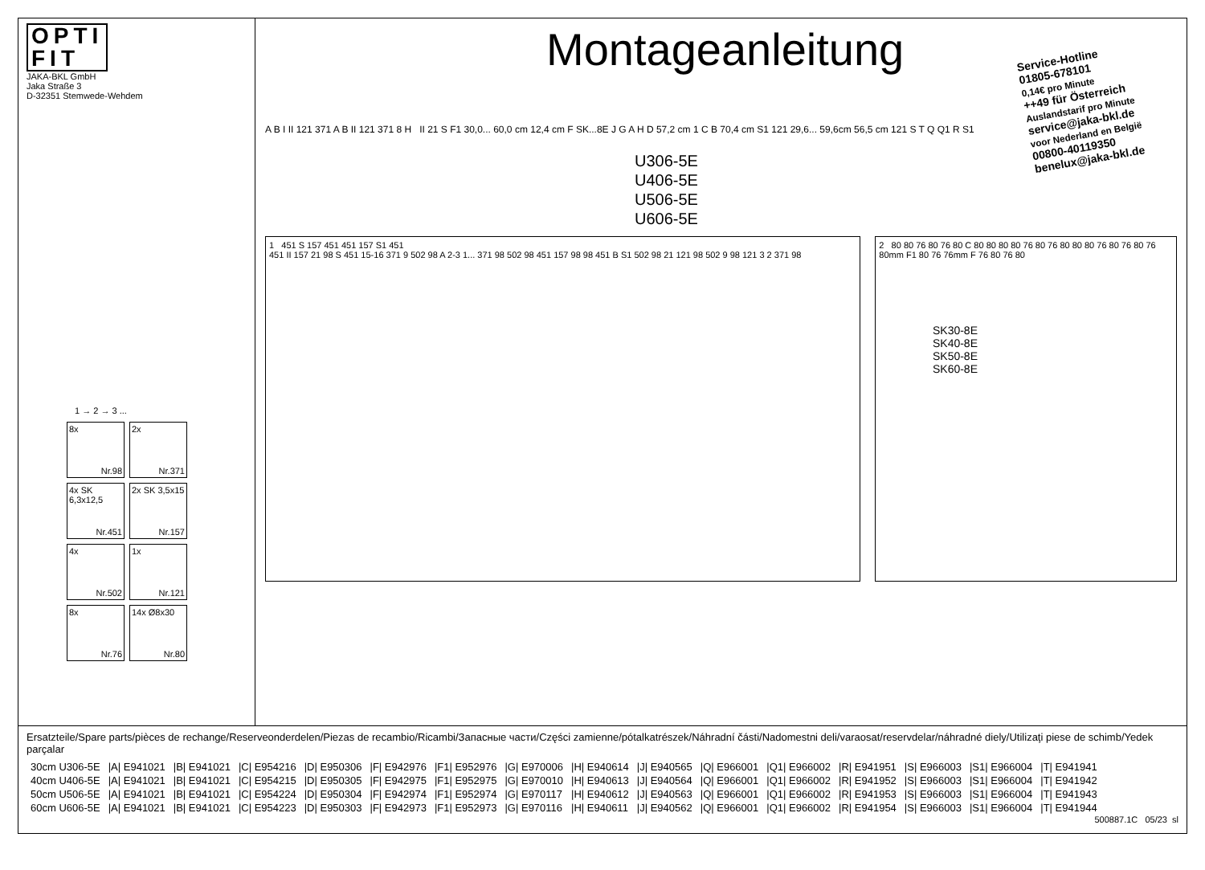OPTI
FIT
JAKA-BKL GmbH
Jaka Straße 3
D-32351 Stemwede-Wehdem
1 → 2 → 3 ...
8x
Nr.98
2x
Nr.371
4x SK 6,3x12,5
Nr.451
2x SK 3,5x15
Nr.157
4x
Nr.502
1x
Nr.121
8x
Nr.76
14x Ø8x30
Nr.80
Montageanleitung
Service-Hotline
01805-678101
0,14€ pro Minute
++49 für Österreich
Auslandstarif pro Minute
service@jaka-bkl.de
voor Nederland en België
00800-40119350
benelux@jaka-bkl.de
A B I II 121 371 A B II 121 371 8 H II 21 S F1 30,0... 60,0 cm 12,4 cm F SK...8E J G A H D 57,2 cm 1 C B 70,4 cm S1 121 29,6... 59,6cm 56,5 cm 121 S T Q Q1 R S1
U306-5E
U406-5E
U506-5E
U606-5E
SK30-8E
SK40-8E
SK50-8E
SK60-8E
1 451 S 157 451 451 157 S1 451
451 II 157 21 98 S 451 15-16 371 9 502 98 A 2-3 1... 371 98 502 98 451 157 98 98 451 B S1 502 98 21 121 98 502 9 98 121 3 2 371 98
2 80 80 76 80 76 80 C 80 80 80 80 76 80 76 80 80 80 76 80 76 80 76 80mm F1 80 76 76mm F 76 80 76 80
Ersatzteile/Spare parts/pièces de rechange/Reserveonderdelen/Piezas de recambio/Ricambi/Запасные части/Części zamienne/pótalkatrészek/Náhradní části/Nadomestni deli/varaosat/reservdelar/náhradné diely/Utilizaţi piese de schimb/Yedek parçalar
| 30cm U306-5E | /A/ E941021 | /B/ E941021 | /C/ E954216 | /D/ E950306 | /F/ E942976 | /F1/ E952976 | /G/ E970006 | /H/ E940614 | /J/ E940565 | /Q/ E966001 | /Q1/ E966002 | /R/ E941951 | /S/ E966003 | /S1/ E966004 | /T/ E941941 |
| 40cm U406-5E | /A/ E941021 | /B/ E941021 | /C/ E954215 | /D/ E950305 | /F/ E942975 | /F1/ E952975 | /G/ E970010 | /H/ E940613 | /J/ E940564 | /Q/ E966001 | /Q1/ E966002 | /R/ E941952 | /S/ E966003 | /S1/ E966004 | /T/ E941942 |
| 50cm U506-5E | /A/ E941021 | /B/ E941021 | /C/ E954224 | /D/ E950304 | /F/ E942974 | /F1/ E952974 | /G/ E970117 | /H/ E940612 | /J/ E940563 | /Q/ E966001 | /Q1/ E966002 | /R/ E941953 | /S/ E966003 | /S1/ E966004 | /T/ E941943 |
| 60cm U606-5E | /A/ E941021 | /B/ E941021 | /C/ E954223 | /D/ E950303 | /F/ E942973 | /F1/ E952973 | /G/ E970116 | /H/ E940611 | /J/ E940562 | /Q/ E966001 | /Q1/ E966002 | /R/ E941954 | /S/ E966003 | /S1/ E966004 | /T/ E941944 |
500887.1C 05/23 sl